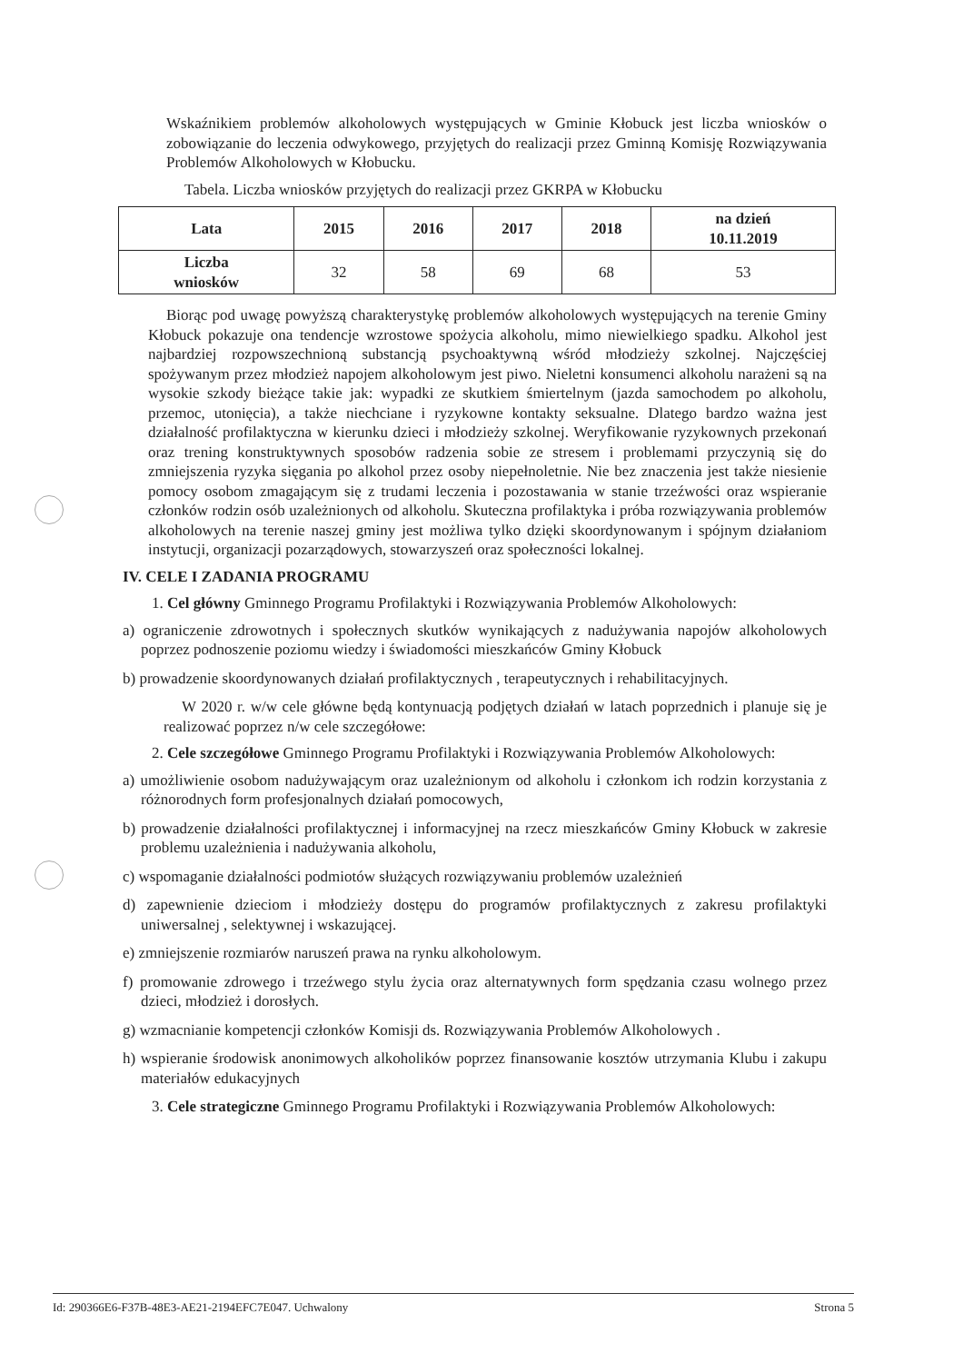Wskaźnikiem problemów alkoholowych występujących w Gminie Kłobuck jest liczba wniosków o zobowiązanie do leczenia odwykowego, przyjętych do realizacji przez Gminną Komisję Rozwiązywania Problemów Alkoholowych w Kłobucku.
Tabela. Liczba wniosków przyjętych do realizacji przez GKRPA w Kłobucku
| Lata | 2015 | 2016 | 2017 | 2018 | na dzień 10.11.2019 |
| --- | --- | --- | --- | --- | --- |
| Liczba wniosków | 32 | 58 | 69 | 68 | 53 |
Biorąc pod uwagę powyższą charakterystykę problemów alkoholowych występujących na terenie Gminy Kłobuck pokazuje ona tendencje wzrostowe spożycia alkoholu, mimo niewielkiego spadku. Alkohol jest najbardziej rozpowszechnioną substancją psychoaktywną wśród młodzieży szkolnej. Najczęściej spożywanym przez młodzież napojem alkoholowym jest piwo. Nieletni konsumenci alkoholu narażeni są na wysokie szkody bieżące takie jak: wypadki ze skutkiem śmiertelnym (jazda samochodem po alkoholu, przemoc, utonięcia), a także niechciane i ryzykowne kontakty seksualne. Dlatego bardzo ważna jest działalność profilaktyczna w kierunku dzieci i młodzieży szkolnej. Weryfikowanie ryzykownych przekonań oraz trening konstruktywnych sposobów radzenia sobie ze stresem i problemami przyczynią się do zmniejszenia ryzyka sięgania po alkohol przez osoby niepełnoletnie. Nie bez znaczenia jest także niesienie pomocy osobom zmagającym się z trudami leczenia i pozostawania w stanie trzeźwości oraz wspieranie członków rodzin osób uzależnionych od alkoholu. Skuteczna profilaktyka i próba rozwiązywania problemów alkoholowych na terenie naszej gminy jest możliwa tylko dzięki skoordynowanym i spójnym działaniom instytucji, organizacji pozarządowych, stowarzyszeń oraz społeczności lokalnej.
IV. CELE I ZADANIA PROGRAMU
1. Cel główny Gminnego Programu Profilaktyki i Rozwiązywania Problemów Alkoholowych:
a) ograniczenie zdrowotnych i społecznych skutków wynikających z nadużywania napojów alkoholowych poprzez podnoszenie poziomu wiedzy i świadomości mieszkańców Gminy Kłobuck
b) prowadzenie skoordynowanych działań profilaktycznych , terapeutycznych i rehabilitacyjnych.
W 2020 r. w/w cele główne będą kontynuacją podjętych działań w latach poprzednich i planuje się je realizować poprzez n/w cele szczegółowe:
2. Cele szczegółowe Gminnego Programu Profilaktyki i Rozwiązywania Problemów Alkoholowych:
a) umożliwienie osobom nadużywającym oraz uzależnionym od alkoholu i członkom ich rodzin korzystania z różnorodnych form profesjonalnych działań pomocowych,
b) prowadzenie działalności profilaktycznej i informacyjnej na rzecz mieszkańców Gminy Kłobuck w zakresie problemu uzależnienia i nadużywania alkoholu,
c) wspomaganie działalności podmiotów służących rozwiązywaniu problemów uzależnień
d) zapewnienie dzieciom i młodzieży dostępu do programów profilaktycznych z zakresu profilaktyki uniwersalnej , selektywnej i wskazującej.
e) zmniejszenie rozmiarów naruszeń prawa na rynku alkoholowym.
f) promowanie zdrowego i trzeźwego stylu życia oraz alternatywnych form spędzania czasu wolnego przez dzieci, młodzież i dorosłych.
g) wzmacnianie kompetencji członków Komisji ds. Rozwiązywania Problemów Alkoholowych .
h) wspieranie środowisk anonimowych alkoholików poprzez finansowanie kosztów utrzymania Klubu i zakupu materiałów edukacyjnych
3. Cele strategiczne Gminnego Programu Profilaktyki i Rozwiązywania Problemów Alkoholowych:
Id: 290366E6-F37B-48E3-AE21-2194EFC7E047. Uchwalony Strona 5